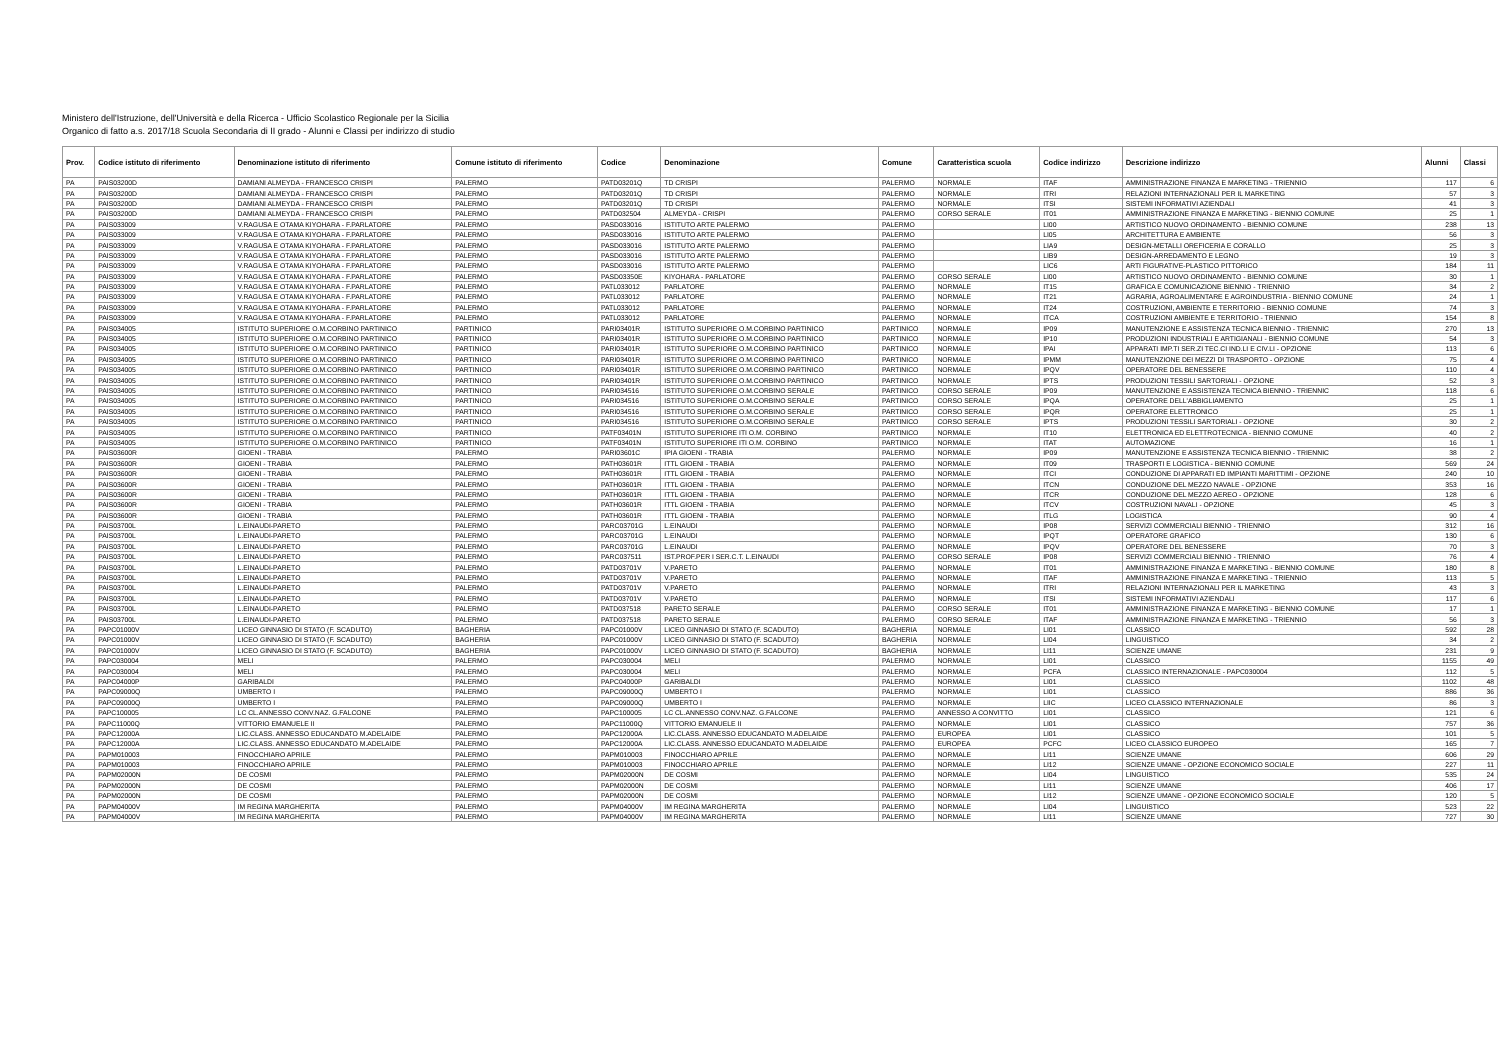Ministero dell'Istruzione, dell'Università e della Ricerca - Ufficio Scolastico Regionale per la Sicilia
Organico di fatto a.s. 2017/18 Scuola Secondaria di II grado - Alunni e Classi per indirizzo di studio
| Prov. | Codice istituto di riferimento | Denominazione istituto di riferimento | Comune istituto di riferimento | Codice | Denominazione | Comune | Caratteristica scuola | Codice indirizzo | Descrizione indirizzo | Alunni | Classi |
| --- | --- | --- | --- | --- | --- | --- | --- | --- | --- | --- | --- |
| PA | PAIS03200D | DAMIANI ALMEYDA - FRANCESCO CRISPI | PALERMO | PATD03201Q | TD CRISPI | PALERMO | NORMALE | ITAF | AMMINISTRAZIONE FINANZA E MARKETING - TRIENNIO | 117 | 6 |
| PA | PAIS03200D | DAMIANI ALMEYDA - FRANCESCO CRISPI | PALERMO | PATD03201Q | TD CRISPI | PALERMO | NORMALE | ITRI | RELAZIONI INTERNAZIONALI PER IL MARKETING | 57 | 3 |
| PA | PAIS03200D | DAMIANI ALMEYDA - FRANCESCO CRISPI | PALERMO | PATD03201Q | TD CRISPI | PALERMO | NORMALE | ITSI | SISTEMI INFORMATIVI AZIENDALI | 41 | 3 |
| PA | PAIS03200D | DAMIANI ALMEYDA - FRANCESCO CRISPI | PALERMO | PATD032504 | ALMEYDA - CRISPI | PALERMO | CORSO SERALE | IT01 | AMMINISTRAZIONE FINANZA E MARKETING - BIENNIO COMUNE | 25 | 1 |
| PA | PAIS033009 | V.RAGUSA E OTAMA KIYOHARA - F.PARLATORE | PALERMO | PASD033016 | ISTITUTO ARTE PALERMO | PALERMO | | LI00 | ARTISTICO NUOVO ORDINAMENTO - BIENNIO COMUNE | 238 | 13 |
| PA | PAIS033009 | V.RAGUSA E OTAMA KIYOHARA - F.PARLATORE | PALERMO | PASD033016 | ISTITUTO ARTE PALERMO | PALERMO | | LI05 | ARCHITETTURA E AMBIENTE | 56 | 3 |
| PA | PAIS033009 | V.RAGUSA E OTAMA KIYOHARA - F.PARLATORE | PALERMO | PASD033016 | ISTITUTO ARTE PALERMO | PALERMO | | LIA9 | DESIGN-METALLI OREFICERIA E CORALLO | 25 | 3 |
| PA | PAIS033009 | V.RAGUSA E OTAMA KIYOHARA - F.PARLATORE | PALERMO | PASD033016 | ISTITUTO ARTE PALERMO | PALERMO | | LIB9 | DESIGN-ARREDAMENTO E LEGNO | 19 | 3 |
| PA | PAIS033009 | V.RAGUSA E OTAMA KIYOHARA - F.PARLATORE | PALERMO | PASD033016 | ISTITUTO ARTE PALERMO | PALERMO | | LIC6 | ARTI FIGURATIVE-PLASTICO PITTORICO | 184 | 11 |
| PA | PAIS033009 | V.RAGUSA E OTAMA KIYOHARA - F.PARLATORE | PALERMO | PASD03350E | KIYOHARA - PARLATORE | PALERMO | CORSO SERALE | LI00 | ARTISTICO NUOVO ORDINAMENTO - BIENNIO COMUNE | 30 | 1 |
| PA | PAIS033009 | V.RAGUSA E OTAMA KIYOHARA - F.PARLATORE | PALERMO | PATL033012 | PARLATORE | PALERMO | NORMALE | IT15 | GRAFICA E COMUNICAZIONE BIENNIO - TRIENNIO | 34 | 2 |
| PA | PAIS033009 | V.RAGUSA E OTAMA KIYOHARA - F.PARLATORE | PALERMO | PATL033012 | PARLATORE | PALERMO | NORMALE | IT21 | AGRARIA, AGROALIMENTARE E AGROINDUSTRIA - BIENNIO COMUNE | 24 | 1 |
| PA | PAIS033009 | V.RAGUSA E OTAMA KIYOHARA - F.PARLATORE | PALERMO | PATL033012 | PARLATORE | PALERMO | NORMALE | IT24 | COSTRUZIONI, AMBIENTE E TERRITORIO - BIENNIO COMUNE | 74 | 3 |
| PA | PAIS033009 | V.RAGUSA E OTAMA KIYOHARA - F.PARLATORE | PALERMO | PATL033012 | PARLATORE | PALERMO | NORMALE | ITCA | COSTRUZIONI AMBIENTE E TERRITORIO - TRIENNIO | 154 | 8 |
| PA | PAIS034005 | ISTITUTO SUPERIORE O.M.CORBINO PARTINICO | PARTINICO | PARI03401R | ISTITUTO SUPERIORE O.M.CORBINO PARTINICO | PARTINICO | NORMALE | IP09 | MANUTENZIONE E ASSISTENZA TECNICA BIENNIO - TRIENNIC | 270 | 13 |
| PA | PAIS034005 | ISTITUTO SUPERIORE O.M.CORBINO PARTINICO | PARTINICO | PARI03401R | ISTITUTO SUPERIORE O.M.CORBINO PARTINICO | PARTINICO | NORMALE | IP10 | PRODUZIONI INDUSTRIALI E ARTIGIANALI - BIENNIO COMUNE | 54 | 3 |
| PA | PAIS034005 | ISTITUTO SUPERIORE O.M.CORBINO PARTINICO | PARTINICO | PARI03401R | ISTITUTO SUPERIORE O.M.CORBINO PARTINICO | PARTINICO | NORMALE | IPAI | APPARATI IMP.TI SER.ZI TEC.CI IND.LI E CIV.LI - OPZIONE | 113 | 6 |
| PA | PAIS034005 | ISTITUTO SUPERIORE O.M.CORBINO PARTINICO | PARTINICO | PARI03401R | ISTITUTO SUPERIORE O.M.CORBINO PARTINICO | PARTINICO | NORMALE | IPMM | MANUTENZIONE DEI MEZZI DI TRASPORTO - OPZIONE | 75 | 4 |
| PA | PAIS034005 | ISTITUTO SUPERIORE O.M.CORBINO PARTINICO | PARTINICO | PARI03401R | ISTITUTO SUPERIORE O.M.CORBINO PARTINICO | PARTINICO | NORMALE | IPQV | OPERATORE DEL BENESSERE | 110 | 4 |
| PA | PAIS034005 | ISTITUTO SUPERIORE O.M.CORBINO PARTINICO | PARTINICO | PARI03401R | ISTITUTO SUPERIORE O.M.CORBINO PARTINICO | PARTINICO | NORMALE | IPTS | PRODUZIONI TESSILI SARTORIALI - OPZIONE | 52 | 3 |
| PA | PAIS034005 | ISTITUTO SUPERIORE O.M.CORBINO PARTINICO | PARTINICO | PARI034516 | ISTITUTO SUPERIORE O.M.CORBINO SERALE | PARTINICO | CORSO SERALE | IP09 | MANUTENZIONE E ASSISTENZA TECNICA BIENNIO - TRIENNIC | 118 | 6 |
| PA | PAIS034005 | ISTITUTO SUPERIORE O.M.CORBINO PARTINICO | PARTINICO | PARI034516 | ISTITUTO SUPERIORE O.M.CORBINO SERALE | PARTINICO | CORSO SERALE | IPQA | OPERATORE DELL'ABBIGLIAMENTO | 25 | 1 |
| PA | PAIS034005 | ISTITUTO SUPERIORE O.M.CORBINO PARTINICO | PARTINICO | PARI034516 | ISTITUTO SUPERIORE O.M.CORBINO SERALE | PARTINICO | CORSO SERALE | IPQR | OPERATORE ELETTRONICO | 25 | 1 |
| PA | PAIS034005 | ISTITUTO SUPERIORE O.M.CORBINO PARTINICO | PARTINICO | PARI034516 | ISTITUTO SUPERIORE O.M.CORBINO SERALE | PARTINICO | CORSO SERALE | IPTS | PRODUZIONI TESSILI SARTORIALI - OPZIONE | 30 | 2 |
| PA | PAIS034005 | ISTITUTO SUPERIORE O.M.CORBINO PARTINICO | PARTINICO | PATF03401N | ISTITUTO SUPERIORE ITI O.M. CORBINO | PARTINICO | NORMALE | IT10 | ELETTRONICA ED ELETTROTECNICA - BIENNIO COMUNE | 40 | 2 |
| PA | PAIS034005 | ISTITUTO SUPERIORE O.M.CORBINO PARTINICO | PARTINICO | PATF03401N | ISTITUTO SUPERIORE ITI O.M. CORBINO | PARTINICO | NORMALE | ITAT | AUTOMAZIONE | 16 | 1 |
| PA | PAIS03600R | GIOENI - TRABIA | PALERMO | PARI03601C | IPIA GIOENI - TRABIA | PALERMO | NORMALE | IP09 | MANUTENZIONE E ASSISTENZA TECNICA BIENNIO - TRIENNIC | 38 | 2 |
| PA | PAIS03600R | GIOENI - TRABIA | PALERMO | PATH03601R | ITTL GIOENI - TRABIA | PALERMO | NORMALE | IT09 | TRASPORTI E LOGISTICA - BIENNIO COMUNE | 569 | 24 |
| PA | PAIS03600R | GIOENI - TRABIA | PALERMO | PATH03601R | ITTL GIOENI - TRABIA | PALERMO | NORMALE | ITCI | CONDUZIONE DI APPARATI ED IMPIANTI MARITTIMI - OPZIONE | 240 | 10 |
| PA | PAIS03600R | GIOENI - TRABIA | PALERMO | PATH03601R | ITTL GIOENI - TRABIA | PALERMO | NORMALE | ITCN | CONDUZIONE DEL MEZZO NAVALE - OPZIONE | 353 | 16 |
| PA | PAIS03600R | GIOENI - TRABIA | PALERMO | PATH03601R | ITTL GIOENI - TRABIA | PALERMO | NORMALE | ITCR | CONDUZIONE DEL MEZZO AEREO - OPZIONE | 128 | 6 |
| PA | PAIS03600R | GIOENI - TRABIA | PALERMO | PATH03601R | ITTL GIOENI - TRABIA | PALERMO | NORMALE | ITCV | COSTRUZIONI NAVALI - OPZIONE | 45 | 3 |
| PA | PAIS03600R | GIOENI - TRABIA | PALERMO | PATH03601R | ITTL GIOENI - TRABIA | PALERMO | NORMALE | ITLG | LOGISTICA | 90 | 4 |
| PA | PAIS03700L | L.EINAUDI-PARETO | PALERMO | PARC03701G | L.EINAUDI | PALERMO | NORMALE | IP08 | SERVIZI COMMERCIALI BIENNIO - TRIENNIO | 312 | 16 |
| PA | PAIS03700L | L.EINAUDI-PARETO | PALERMO | PARC03701G | L.EINAUDI | PALERMO | NORMALE | IPQT | OPERATORE GRAFICO | 130 | 6 |
| PA | PAIS03700L | L.EINAUDI-PARETO | PALERMO | PARC03701G | L.EINAUDI | PALERMO | NORMALE | IPQV | OPERATORE DEL BENESSERE | 70 | 3 |
| PA | PAIS03700L | L.EINAUDI-PARETO | PALERMO | PARC037511 | IST.PROF.PER I SER.C.T. L.EINAUDI | PALERMO | CORSO SERALE | IP08 | SERVIZI COMMERCIALI BIENNIO - TRIENNIO | 76 | 4 |
| PA | PAIS03700L | L.EINAUDI-PARETO | PALERMO | PATD03701V | V.PARETO | PALERMO | NORMALE | IT01 | AMMINISTRAZIONE FINANZA E MARKETING - BIENNIO COMUNE | 180 | 8 |
| PA | PAIS03700L | L.EINAUDI-PARETO | PALERMO | PATD03701V | V.PARETO | PALERMO | NORMALE | ITAF | AMMINISTRAZIONE FINANZA E MARKETING - TRIENNIO | 113 | 5 |
| PA | PAIS03700L | L.EINAUDI-PARETO | PALERMO | PATD03701V | V.PARETO | PALERMO | NORMALE | ITRI | RELAZIONI INTERNAZIONALI PER IL MARKETING | 43 | 3 |
| PA | PAIS03700L | L.EINAUDI-PARETO | PALERMO | PATD03701V | V.PARETO | PALERMO | NORMALE | ITSI | SISTEMI INFORMATIVI AZIENDALI | 117 | 6 |
| PA | PAIS03700L | L.EINAUDI-PARETO | PALERMO | PATD037518 | PARETO SERALE | PALERMO | CORSO SERALE | IT01 | AMMINISTRAZIONE FINANZA E MARKETING - BIENNIO COMUNE | 17 | 1 |
| PA | PAIS03700L | L.EINAUDI-PARETO | PALERMO | PATD037518 | PARETO SERALE | PALERMO | CORSO SERALE | ITAF | AMMINISTRAZIONE FINANZA E MARKETING - TRIENNIO | 56 | 3 |
| PA | PAPC01000V | LICEO GINNASIO DI STATO (F. SCADUTO) | BAGHERIA | PAPC01000V | LICEO GINNASIO DI STATO (F. SCADUTO) | BAGHERIA | NORMALE | LI01 | CLASSICO | 592 | 28 |
| PA | PAPC01000V | LICEO GINNASIO DI STATO (F. SCADUTO) | BAGHERIA | PAPC01000V | LICEO GINNASIO DI STATO (F. SCADUTO) | BAGHERIA | NORMALE | LI04 | LINGUISTICO | 34 | 2 |
| PA | PAPC01000V | LICEO GINNASIO DI STATO (F. SCADUTO) | BAGHERIA | PAPC01000V | LICEO GINNASIO DI STATO (F. SCADUTO) | BAGHERIA | NORMALE | LI11 | SCIENZE UMANE | 231 | 9 |
| PA | PAPC030004 | MELI | PALERMO | PAPC030004 | MELI | PALERMO | NORMALE | LI01 | CLASSICO | 1155 | 49 |
| PA | PAPC030004 | MELI | PALERMO | PAPC030004 | MELI | PALERMO | NORMALE | PCFA | CLASSICO INTERNAZIONALE - PAPC030004 | 112 | 5 |
| PA | PAPC04000P | GARIBALDI | PALERMO | PAPC04000P | GARIBALDI | PALERMO | NORMALE | LI01 | CLASSICO | 1102 | 48 |
| PA | PAPC09000Q | UMBERTO I | PALERMO | PAPC09000Q | UMBERTO I | PALERMO | NORMALE | LI01 | CLASSICO | 886 | 36 |
| PA | PAPC09000Q | UMBERTO I | PALERMO | PAPC09000Q | UMBERTO I | PALERMO | NORMALE | LIIC | LICEO CLASSICO INTERNAZIONALE | 86 | 3 |
| PA | PAPC100005 | LC CL.ANNESSO CONV.NAZ. G.FALCONE | PALERMO | PAPC100005 | LC CL.ANNESSO CONV.NAZ. G.FALCONE | PALERMO | ANNESSO A CONVITTO | LI01 | CLASSICO | 121 | 6 |
| PA | PAPC11000Q | VITTORIO EMANUELE II | PALERMO | PAPC11000Q | VITTORIO EMANUELE II | PALERMO | NORMALE | LI01 | CLASSICO | 757 | 36 |
| PA | PAPC12000A | LIC.CLASS. ANNESSO EDUCANDATO M.ADELAIDE | PALERMO | PAPC12000A | LIC.CLASS. ANNESSO EDUCANDATO M.ADELAIDE | PALERMO | EUROPEA | LI01 | CLASSICO | 101 | 5 |
| PA | PAPC12000A | LIC.CLASS. ANNESSO EDUCANDATO M.ADELAIDE | PALERMO | PAPC12000A | LIC.CLASS. ANNESSO EDUCANDATO M.ADELAIDE | PALERMO | EUROPEA | PCFC | LICEO CLASSICO EUROPEO | 165 | 7 |
| PA | PAPM010003 | FINOCCHIARO APRILE | PALERMO | PAPM010003 | FINOCCHIARO APRILE | PALERMO | NORMALE | LI11 | SCIENZE UMANE | 606 | 29 |
| PA | PAPM010003 | FINOCCHIARO APRILE | PALERMO | PAPM010003 | FINOCCHIARO APRILE | PALERMO | NORMALE | LI12 | SCIENZE UMANE - OPZIONE ECONOMICO SOCIALE | 227 | 11 |
| PA | PAPM02000N | DE COSMI | PALERMO | PAPM02000N | DE COSMI | PALERMO | NORMALE | LI04 | LINGUISTICO | 535 | 24 |
| PA | PAPM02000N | DE COSMI | PALERMO | PAPM02000N | DE COSMI | PALERMO | NORMALE | LI11 | SCIENZE UMANE | 406 | 17 |
| PA | PAPM02000N | DE COSMI | PALERMO | PAPM02000N | DE COSMI | PALERMO | NORMALE | LI12 | SCIENZE UMANE - OPZIONE ECONOMICO SOCIALE | 120 | 5 |
| PA | PAPM04000V | IM REGINA MARGHERITA | PALERMO | PAPM04000V | IM REGINA MARGHERITA | PALERMO | NORMALE | LI04 | LINGUISTICO | 523 | 22 |
| PA | PAPM04000V | IM REGINA MARGHERITA | PALERMO | PAPM04000V | IM REGINA MARGHERITA | PALERMO | NORMALE | LI11 | SCIENZE UMANE | 727 | 30 |